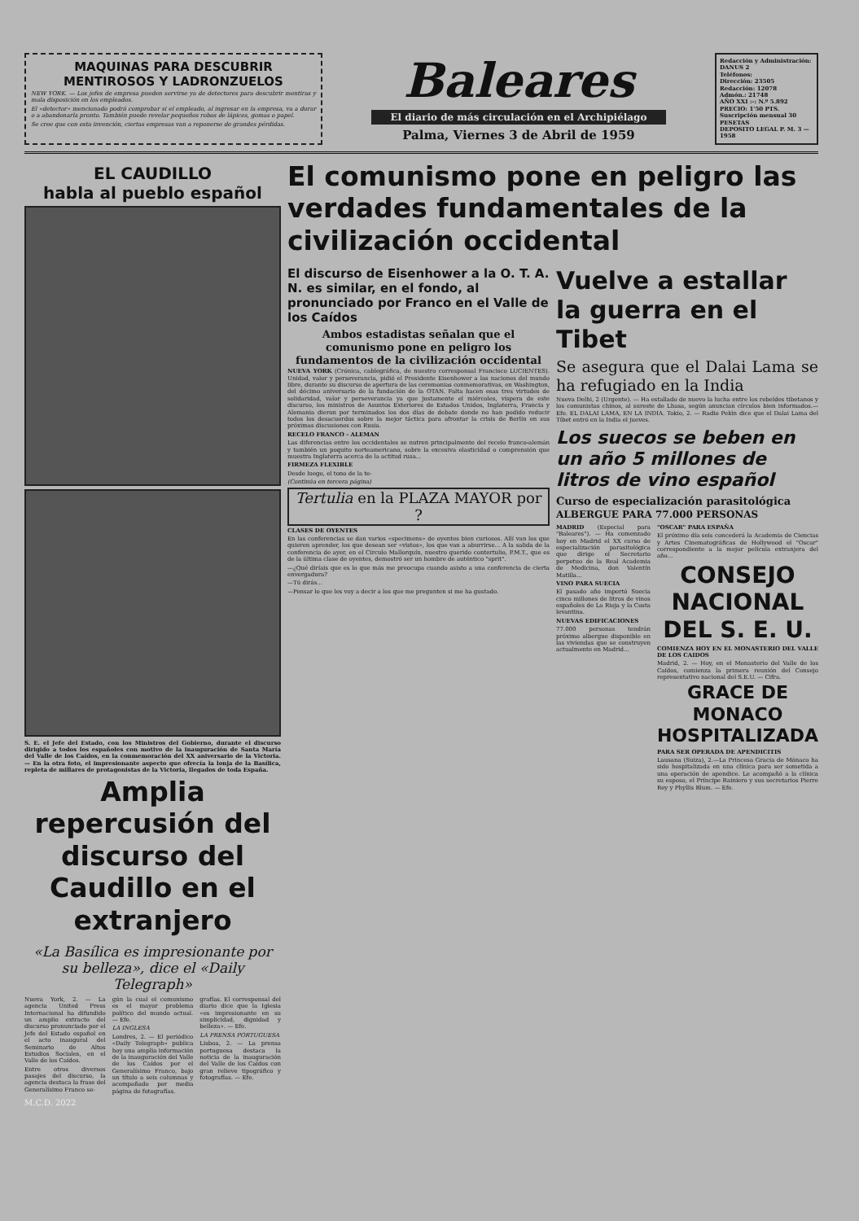MAQUINAS PARA DESCUBRIR MENTIROSOS Y LADRONZUELOS
NEW YORK. — Los jefes de empresa pueden servirse ya de detectores para descubrir mentiras y mala disposición en los empleados.
El «detector» mencionado podrá comprobar si el empleado, al ingresar en la empresa, va a durar o a abandonarla pronto. También puede revelar pequeños robos de lápices, gomas o papel.
Se cree que con esta invención, ciertas empresas van a reponerse de grandes pérdidas.
Baleares
El diario de más circulación en el Archipiélago
Palma, Viernes 3 de Abril de 1959
Redacción y Administración: DANUS 2
Teléfonos:
Dirección: 23505
Redacción: 12078
Admón.: 21748
AÑO XXI :-: N.º 5.892
PRECIO: 1'50 PTS.
Suscripción mensual 30 PESETAS
DEPOSITO LEGAL P. M. 3 — 1958
EL CAUDILLO
habla al pueblo español
S. E. el Jefe del Estado, con los Ministros del Gobierno, durante el discurso dirigido a todos los españoles con motivo de la inauguración de Santa María del Valle de los Caídos, en la conmemoración del XX aniversario de la Victoria. — En la otra foto, el impresionante aspecto que ofrecía la lonja de la Basílica, repleta de millares de protagonistas de la Victoria, llegados de toda España.
Amplia repercusión del discurso del Caudillo en el extranjero
«La Basílica es impresionante por su belleza», dice el «Daily Telegraph»
Nueva York, 2. — La agencia United Press Internacional ha difundido un amplio extracto del discurso pronunciado por el Jefe del Estado español en el acto inaugural del Seminario de Altos Estudios Sociales, en el Valle de los Caídos.
Entre otros diversos pasajes del discurso, la agencia destaca la frase del Generalísimo Franco se-
gún la cual el comunismo es el mayor problema político del mundo actual. — Efe.
LA INGLESA
Londres, 2. — El periódico «Daily Telegraph» publica hoy una amplia información de la inauguración del Valle de los Caídos por el Generalísimo Franco, bajo un título a seis columnas y acompañado por media página de fotografías.
grafías. El corresponsal del diario dice que la Iglesia «es impresionante en su simplicidad, dignidad y belleza». — Efe.
LA PRENSA PORTUGUESA
Lisboa, 2. — La prensa portuguesa destaca la noticia de la inauguración del Valle de los Caídos con gran relieve tipográfico y fotografías. — Efe.
El comunismo pone en peligro las verdades fundamentales de la civilización occidental
El discurso de Eisenhower a la O. T. A. N. es similar, en el fondo, al pronunciado por Franco en el Valle de los Caídos
Ambos estadistas señalan que el comunismo pone en peligro los fundamentos de la civilización occidental
NUEVA YORK (Crónica, cablegráfica, de nuestro corresponsal Francisco LUCIENTES). Unidad, valor y perseverancia, pidió el Presidente Eisenhower a las naciones del mundo libre, durante su discurso de apertura de las ceremonias conmemorativas, en Washington, del décimo aniversario de la fundación de la OTAN. Falta hacen esas tres virtudes de solidaridad, valor y perseverancia ya que justamente el miércoles, víspera de este discurso, los ministros de Asuntos Exteriores de Estados Unidos, Inglaterra, Francia y Alemania dieron por terminados los dos días de debate donde no han podido reducir todos los desacuerdos sobre la mejor táctica para afrontar la crisis de Berlín en sus próximas discusiones con Rusia.
RECELO FRANCO - ALEMAN
Las diferencias entre los occidentales se nutren principalmente del recelo franco-alemán y también un poquito norteamericano, sobre la excesiva elasticidad o comprensión que muestra Inglaterra acerca de la actitud rusa...
FIRMEZA FLEXIBLE
Desde luego, el tono de la te-
(Continúa en tercera página)
Tertulia en la PLAZA MAYOR por ?
CLASES DE OYENTES
En las conferencias se dan varios «specimens» de oyentes bien curiosos. Allí van los que quieren aprender, los que desean ser «vistos», los que van a aburrirse... A la salida de la conferencia de ayer, en el Círculo Mallorquín, nuestro querido contertulio, P.M.T., que es de la última clase de oyentes, demostró ser un hombre de auténtico "sprit".
—¿Qué diríais que es lo que más me preocupa cuando asisto a una conferencia de cierta envergadura?
—Tú dirás...
—Pensar lo que les voy a decir a los que me pregunten si me ha gustado.
Vuelve a estallar la guerra en el Tibet
Se asegura que el Dalai Lama se ha refugiado en la India
Nueva Delhi, 2 (Urgente). — Ha estallado de nuevo la lucha entre los rebeldes tibetanos y los comunistas chinos, al sureste de Lhasa, según anuncian círculos bien informados.—Efe. EL DALAI LAMA, EN LA INDIA. Tokio, 2. — Radio Pekín dice que el Dalai Lama del Tíbet entró en la India el jueves.
Los suecos se beben en un año 5 millones de litros de vino español
Curso de especialización parasitológica
ALBERGUE PARA 77.000 PERSONAS
MADRID (Especial para "Baleares"). — Ha comenzado hoy en Madrid el XX curso de especialización parasitológica que dirige el Secretario perpetuo de la Real Academia de Medicina, don Valentín Matilla...
VINO PARA SUECIA
El pasado año importó Suecia cinco millones de litros de vinos españoles de La Rioja y la Costa levantina.
NUEVAS EDIFICACIONES
77.000 personas tendrán próximo albergue disponible en las viviendas que se construyen actualmente en Madrid...
"OSCAR" PARA ESPAÑA
El próximo día seis concederá la Academia de Ciencias y Artes Cinematográficas de Hollywood el "Oscar" correspondiente a la mejor película extranjera del año...
CONSEJO NACIONAL DEL S. E. U.
COMIENZA HOY EN EL MONASTERIO DEL VALLE DE LOS CAIDOS
Madrid, 2. — Hoy, en el Monasterio del Valle de los Caídos, comienza la primera reunión del Consejo representativo nacional del S.E.U. — Cifra.
GRACE DE MONACO HOSPITALIZADA
PARA SER OPERADA DE APENDICITIS
Lausana (Suiza), 2.—La Princesa Gracia de Mónaco ha sido hospitalizada en una clínica para ser sometida a una operación de apendice. Le acompañó a la clínica su esposo, el Príncipe Rainiero y sus secretarios Pierre Rey y Phyllis Blum. — Efe.
M.C.D. 2022